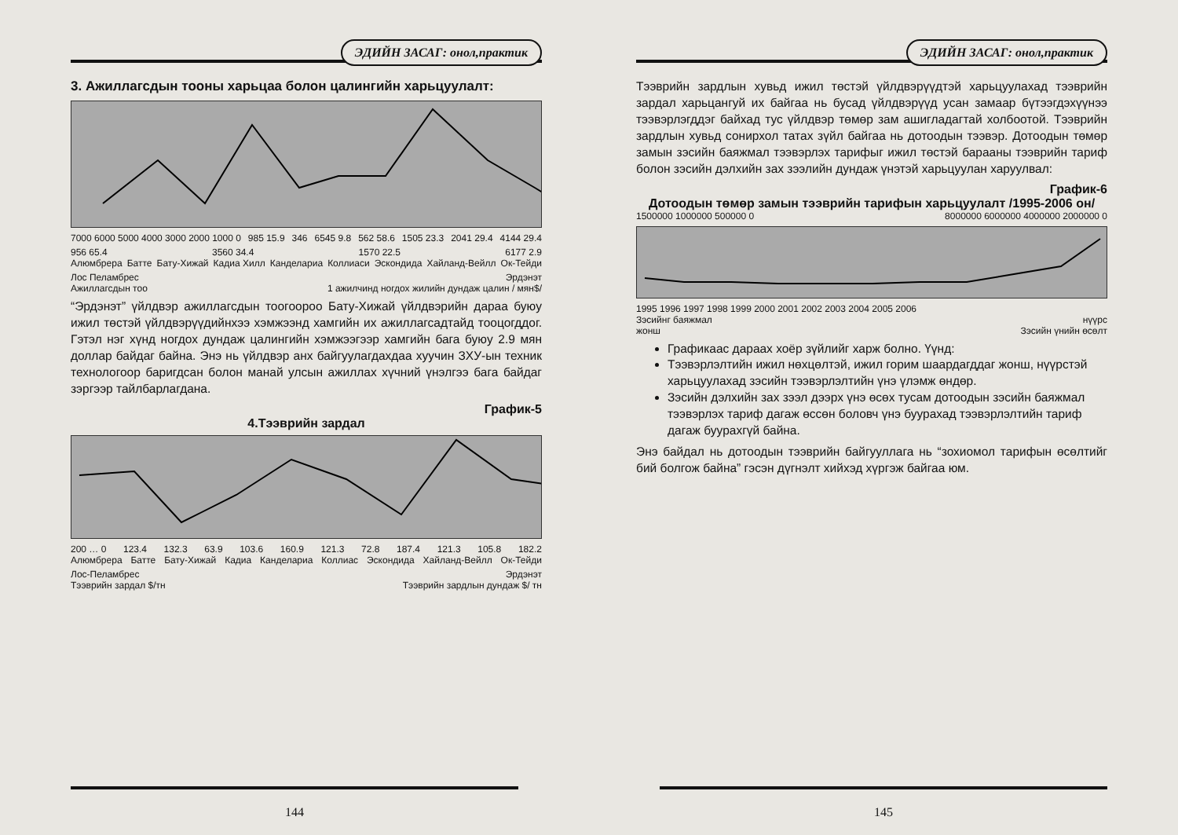ЭДИЙН ЗАСАГ: онол,практик
3. Ажиллагсдын тооны харьцаа болон цалингийн харьцуулалт:
7000 6000 5000 4000 3000 2000 1000 0 985 15.9 346 6545 9.8 562 58.6 1505 23.3 2041 29.4 4144 29.4 956 65.4 3560 34.4 1570 22.5 6177 2.9
Алюмбрера Батте Бату-Хижай Кадиа Хилл Канделариа Коллиаси Эскондида Хайланд-Вейлл Ок-Тейди Лос Пеламбрес Эрдэнэт
Ажиллагсдын тоо 1 ажилчинд ногдох жилийн дундаж цалин / мян$/
“Эрдэнэт” үйлдвэр ажиллагсдын тоогоороо Бату-Хижай үйлдвэрийн дараа буюу ижил төстэй үйлдвэрүүдийнхээ хэмжээнд хамгийн их ажиллагсадтайд тооцогддог. Гэтэл нэг хүнд ногдох дундаж цалингийн хэмжээгээр хамгийн бага буюу 2.9 мян доллар байдаг байна. Энэ нь үйлдвэр анх байгуулагдахдаа хуучин ЗХУ-ын техник технологоор баригдсан болон манай улсын ажиллах хүчний үнэлгээ бага байдаг зэргээр тайлбарлагдана.
График-5
4.Тээврийн зардал
200 … 0 123.4 132.3 63.9 103.6 160.9 121.3 72.8 187.4 121.3 105.8 182.2
Алюмбрера Батте Бату-Хижай Кадиа Канделариа Коллиас Эскондида Хайланд-Вейлл Ок-Тейди Лос-Пеламбрес Эрдэнэт
Тээврийн зардал $/тн Тээврийн зардлын дундаж $/ тн
144
ЭДИЙН ЗАСАГ: онол,практик
Тээврийн зардлын хувьд ижил төстэй үйлдвэрүүдтэй харьцуулахад тээврийн зардал харьцангуй их байгаа нь бусад үйлдвэрүүд усан замаар бүтээгдэхүүнээ тээвэрлэгддэг байхад тус үйлдвэр төмөр зам ашигладагтай холбоотой. Тээврийн зардлын хувьд сонирхол татах зүйл байгаа нь дотоодын тээвэр. Дотоодын төмөр замын зэсийн баяжмал тээвэрлэх тарифыг ижил төстэй барааны тээврийн тариф болон зэсийн дэлхийн зах зээлийн дундаж үнэтэй харьцуулан харуулвал:
График-6
Дотоодын төмөр замын тээврийн тарифын харьцуулалт /1995-2006 он/
1500000 1000000 500000 0 8000000 6000000 4000000 2000000 0
1995 1996 1997 1998 1999 2000 2001 2002 2003 2004 2005 2006
Зэсийнг баяжмал нүүрс
жонш Зэсийн үнийн өсөлт
Графикаас дараах хоёр зүйлийг харж болно. Үүнд:
Тээвэрлэлтийн ижил нөхцөлтэй, ижил горим шаардагддаг жонш, нүүрстэй харьцуулахад зэсийн тээвэрлэлтийн үнэ үлэмж өндөр.
Зэсийн дэлхийн зах зээл дээрх үнэ өсөх тусам дотоодын зэсийн баяжмал тээвэрлэх тариф дагаж өссөн боловч үнэ буурахад тээвэрлэлтийн тариф дагаж буурахгүй байна.
Энэ байдал нь дотоодын тээврийн байгууллага нь “зохиомол тарифын өсөлтийг бий болгож байна” гэсэн дүгнэлт хийхэд хүргэж байгаа юм.
145